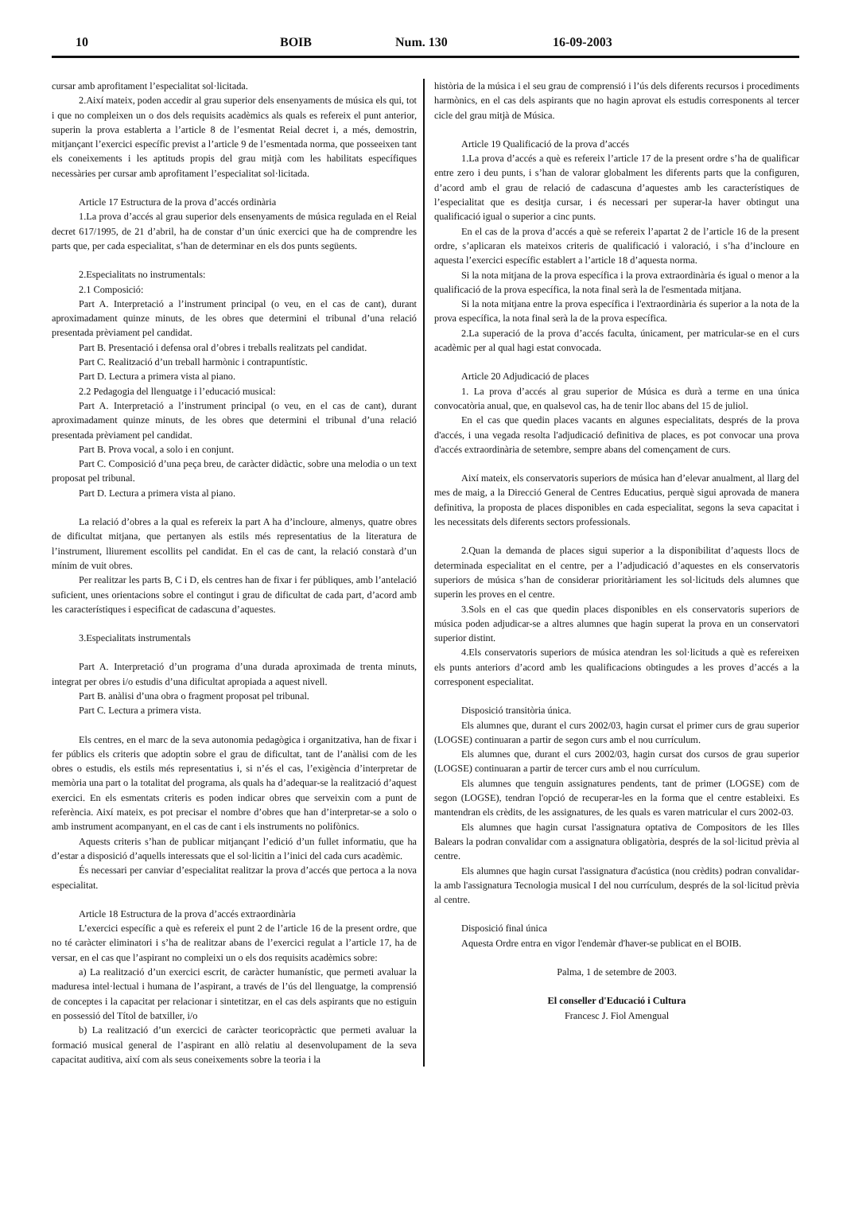10 BOIB Num. 130 16-09-2003
cursar amb aprofitament l’especialitat sol·licitada.
2.Així mateix, poden accedir al grau superior dels ensenyaments de música els qui, tot i que no compleixen un o dos dels requisits acadèmics als quals es refereix el punt anterior, superin la prova establerta a l’article 8 de l’esmentat Reial decret i, a més, demostrin, mitjançant l’exercici específic previst a l’article 9 de l’esmentada norma, que posseeixen tant els coneixements i les aptituds propis del grau mitjà com les habilitats específiques necessàries per cursar amb aprofitament l’especialitat sol·licitada.
Article 17 Estructura de la prova d’accés ordinària
1.La prova d’accés al grau superior dels ensenyaments de música regulada en el Reial decret 617/1995, de 21 d’abril, ha de constar d’un únic exercici que ha de comprendre les parts que, per cada especialitat, s’han de determinar en els dos punts següents.
2.Especialitats no instrumentals:
2.1 Composició:
Part A. Interpretació a l’instrument principal (o veu, en el cas de cant), durant aproximadament quinze minuts, de les obres que determini el tribunal d’una relació presentada prèviament pel candidat.
Part B. Presentació i defensa oral d’obres i treballs realitzats pel candidat.
Part C. Realització d’un treball harmònic i contrapuntístic.
Part D. Lectura a primera vista al piano.
2.2 Pedagogia del llenguatge i l’educació musical:
Part A. Interpretació a l’instrument principal (o veu, en el cas de cant), durant aproximadament quinze minuts, de les obres que determini el tribunal d’una relació presentada prèviament pel candidat.
Part B. Prova vocal, a solo i en conjunt.
Part C. Composició d’una peça breu, de caràcter didàctic, sobre una melodia o un text proposat pel tribunal.
Part D. Lectura a primera vista al piano.
La relació d’obres a la qual es refereix la part A ha d’incloure, almenys, quatre obres de dificultat mitjana, que pertanyen als estils més representatius de la literatura de l’instrument, lliurement escollits pel candidat. En el cas de cant, la relació constarà d’un mínim de vuit obres.
Per realitzar les parts B, C i D, els centres han de fixar i fer públiques, amb l’antelació suficient, unes orientacions sobre el contingut i grau de dificultat de cada part, d’acord amb les característiques i especificat de cadascuna d’aquestes.
3.Especialitats instrumentals
Part A. Interpretació d’un programa d’una durada aproximada de trenta minuts, integrat per obres i/o estudis d’una dificultat apropiada a aquest nivell.
Part B. anàlisi d’una obra o fragment proposat pel tribunal.
Part C. Lectura a primera vista.
Els centres, en el marc de la seva autonomia pedagògica i organitzativa, han de fixar i fer públics els criteris que adoptin sobre el grau de dificultat, tant de l’anàlisi com de les obres o estudis, els estils més representatius i, si n’és el cas, l’exigència d’interpretar de memòria una part o la totalitat del programa, als quals ha d’adequar-se la realització d’aquest exercici. En els esmentats criteris es poden indicar obres que serveixin com a punt de referència. Així mateix, es pot precisar el nombre d’obres que han d’interpretar-se a solo o amb instrument acompanyant, en el cas de cant i els instruments no polifònics.
Aquests criteris s’han de publicar mitjançant l’edició d’un fullet informatiu, que ha d’estar a disposició d’aquells interessats que el sol·licitin a l’inici del cada curs acadèmic.
És necessari per canviar d’especialitat realitzar la prova d’accés que pertoca a la nova especialitat.
Article 18 Estructura de la prova d’accés extraordinària
L’exercici específic a què es refereix el punt 2 de l’article 16 de la present ordre, que no té caràcter eliminatori i s’ha de realitzar abans de l’exercici regulat a l’article 17, ha de versar, en el cas que l’aspirant no compleixi un o els dos requisits acadèmics sobre:
a) La realització d’un exercici escrit, de caràcter humanístic, que permeti avaluar la maduresa intel·lectual i humana de l’aspirant, a través de l’ús del llenguatge, la comprensió de conceptes i la capacitat per relacionar i sintetitzar, en el cas dels aspirants que no estiguin en possessió del Títol de batxiller, i/o
b) La realització d’un exercici de caràcter teoricopràctic que permeti avaluar la formació musical general de l’aspirant en allò relatiu al desenvolupament de la seva capacitat auditiva, així com als seus coneixements sobre la teoria i la
història de la música i el seu grau de comprensió i l’ús dels diferents recursos i procediments harmònics, en el cas dels aspirants que no hagin aprovat els estudis corresponents al tercer cicle del grau mitjà de Música.
Article 19 Qualificació de la prova d’accés
1.La prova d’accés a què es refereix l’article 17 de la present ordre s’ha de qualificar entre zero i deu punts, i s’han de valorar globalment les diferents parts que la configuren, d’acord amb el grau de relació de cadascuna d’aquestes amb les característiques de l’especialitat que es desitja cursar, i és necessari per superar-la haver obtingut una qualificació igual o superior a cinc punts.
En el cas de la prova d’accés a què se refereix l’apartat 2 de l’article 16 de la present ordre, s’aplicaran els mateixos criteris de qualificació i valoració, i s’ha d’incloure en aquesta l’exercici específic establert a l’article 18 d’aquesta norma.
Si la nota mitjana de la prova específica i la prova extraordinària és igual o menor a la qualificació de la prova específica, la nota final serà la de l'esmentada mitjana.
Si la nota mitjana entre la prova específica i l'extraordinària és superior a la nota de la prova específica, la nota final serà la de la prova específica.
2.La superació de la prova d’accés faculta, únicament, per matricular-se en el curs acadèmic per al qual hagi estat convocada.
Article 20 Adjudicació de places
1. La prova d’accés al grau superior de Música es durà a terme en una única convocatòria anual, que, en qualsevol cas, ha de tenir lloc abans del 15 de juliol.
En el cas que quedin places vacants en algunes especialitats, després de la prova d'accés, i una vegada resolta l'adjudicació definitiva de places, es pot convocar una prova d'accés extraordinària de setembre, sempre abans del començament de curs.
Així mateix, els conservatoris superiors de música han d’elevar anualment, al llarg del mes de maig, a la Direcció General de Centres Educatius, perquè sigui aprovada de manera definitiva, la proposta de places disponibles en cada especialitat, segons la seva capacitat i les necessitats dels diferents sectors professionals.
2.Quan la demanda de places sigui superior a la disponibilitat d’aquests llocs de determinada especialitat en el centre, per a l’adjudicació d’aquestes en els conservatoris superiors de música s’han de considerar prioritàriament les sol·licituds dels alumnes que superin les proves en el centre.
3.Sols en el cas que quedin places disponibles en els conservatoris superiors de música poden adjudicar-se a altres alumnes que hagin superat la prova en un conservatori superior distint.
4.Els conservatoris superiors de música atendran les sol·licituds a què es refereixen els punts anteriors d’acord amb les qualificacions obtingudes a les proves d’accés a la corresponent especialitat.
Disposició transitòria única.
Els alumnes que, durant el curs 2002/03, hagin cursat el primer curs de grau superior (LOGSE) continuaran a partir de segon curs amb el nou currículum.
Els alumnes que, durant el curs 2002/03, hagin cursat dos cursos de grau superior (LOGSE) continuaran a partir de tercer curs amb el nou currículum.
Els alumnes que tenguin assignatures pendents, tant de primer (LOGSE) com de segon (LOGSE), tendran l'opció de recuperar-les en la forma que el centre estableixi. Es mantendran els crèdits, de les assignatures, de les quals es varen matricular el curs 2002-03.
Els alumnes que hagin cursat l'assignatura optativa de Compositors de les Illes Balears la podran convalidar com a assignatura obligatòria, després de la sol·licitud prèvia al centre.
Els alumnes que hagin cursat l'assignatura d'acústica (nou crèdits) podran convalidar-la amb l'assignatura Tecnologia musical I del nou currículum, després de la sol·licitud prèvia al centre.
Disposició final única
Aquesta Ordre entra en vigor l'endemàr d'haver-se publicat en el BOIB.
Palma, 1 de setembre de 2003.
El conseller d'Educació i Cultura
Francesc J. Fiol Amengual